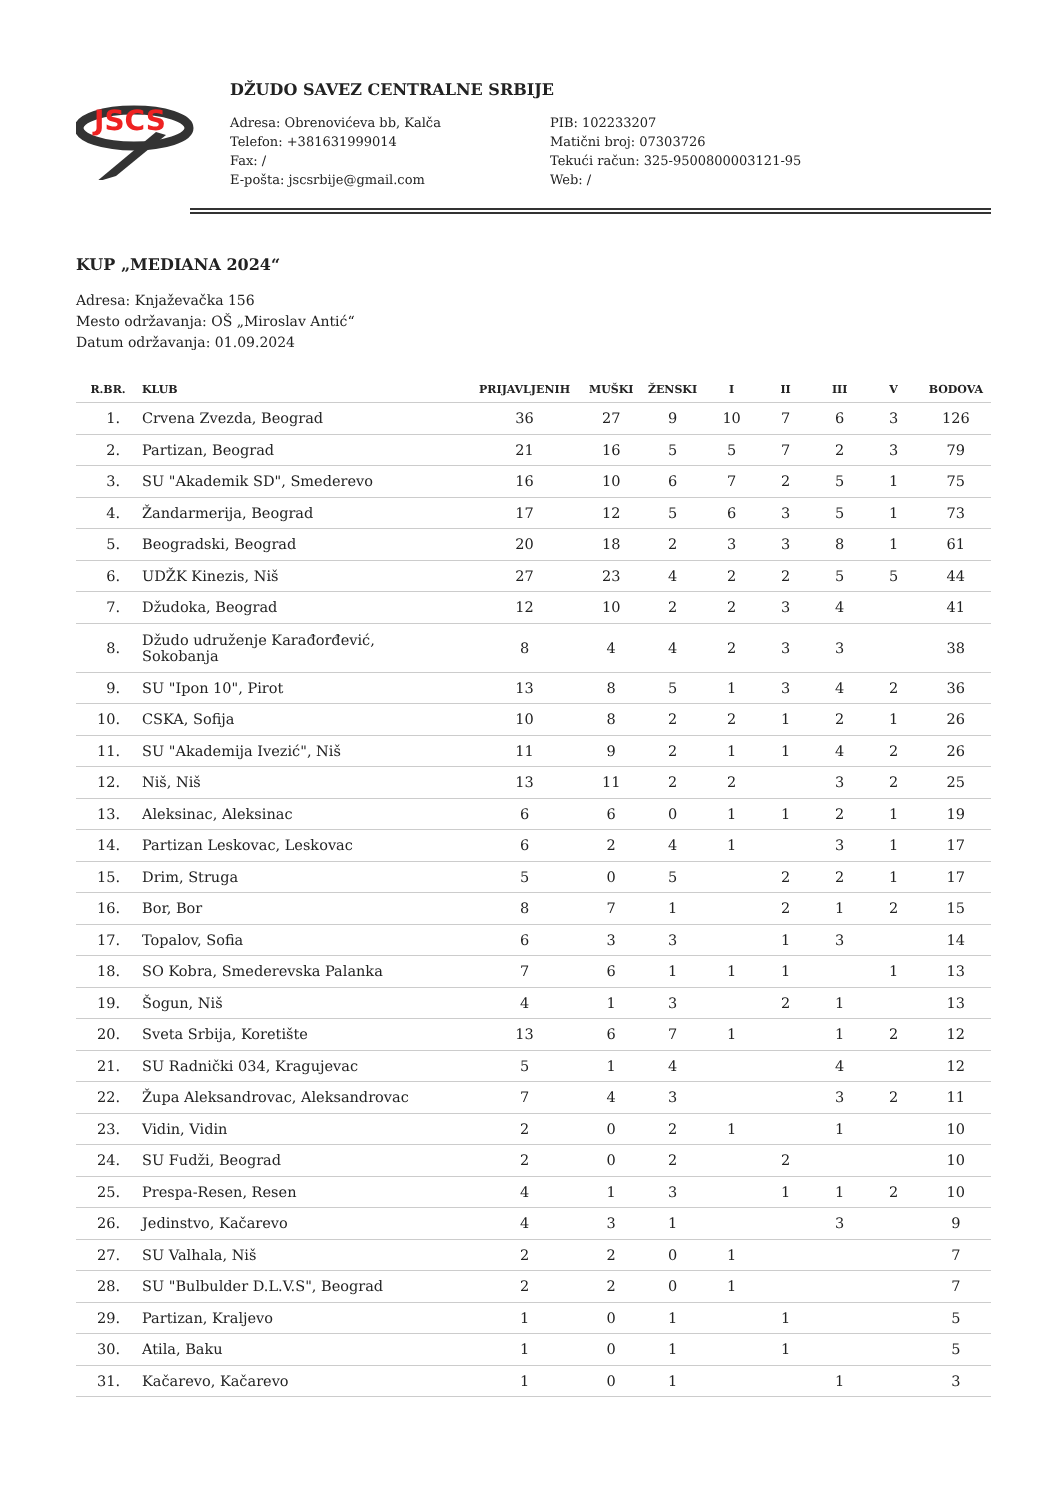JSCS
DŽUDO SAVEZ CENTRALNE SRBIJE
Adresa: Obrenovićeva bb, Kalča
Telefon: +381631999014
Fax: /
E-pošta: jscsrbije@gmail.com
PIB: 102233207
Matični broj: 07303726
Tekući račun: 325-9500800003121-95
Web: /
KUP „MEDIANA 2024“
Adresa: Knjaževačka 156
Mesto održavanja: OŠ „Miroslav Antić“
Datum održavanja: 01.09.2024
| R.BR. | KLUB | PRIJAVLJENIH | MUŠKI | ŽENSKI | I | II | III | V | BODOVA |
| --- | --- | --- | --- | --- | --- | --- | --- | --- | --- |
| 1. | Crvena Zvezda, Beograd | 36 | 27 | 9 | 10 | 7 | 6 | 3 | 126 |
| 2. | Partizan, Beograd | 21 | 16 | 5 | 5 | 7 | 2 | 3 | 79 |
| 3. | SU "Akademik SD", Smederevo | 16 | 10 | 6 | 7 | 2 | 5 | 1 | 75 |
| 4. | Žandarmerija, Beograd | 17 | 12 | 5 | 6 | 3 | 5 | 1 | 73 |
| 5. | Beogradski, Beograd | 20 | 18 | 2 | 3 | 3 | 8 | 1 | 61 |
| 6. | UDŽK Kinezis, Niš | 27 | 23 | 4 | 2 | 2 | 5 | 5 | 44 |
| 7. | Džudoka, Beograd | 12 | 10 | 2 | 2 | 3 | 4 | | 41 |
| 8. | Džudo udruženje Karađorđević, Sokobanja | 8 | 4 | 4 | 2 | 3 | 3 | | 38 |
| 9. | SU "Ipon 10", Pirot | 13 | 8 | 5 | 1 | 3 | 4 | 2 | 36 |
| 10. | CSKA, Sofija | 10 | 8 | 2 | 2 | 1 | 2 | 1 | 26 |
| 11. | SU "Akademija Ivezić", Niš | 11 | 9 | 2 | 1 | 1 | 4 | 2 | 26 |
| 12. | Niš, Niš | 13 | 11 | 2 | 2 | | 3 | 2 | 25 |
| 13. | Aleksinac, Aleksinac | 6 | 6 | 0 | 1 | 1 | 2 | 1 | 19 |
| 14. | Partizan Leskovac, Leskovac | 6 | 2 | 4 | 1 | | 3 | 1 | 17 |
| 15. | Drim, Struga | 5 | 0 | 5 | | 2 | 2 | 1 | 17 |
| 16. | Bor, Bor | 8 | 7 | 1 | | 2 | 1 | 2 | 15 |
| 17. | Topalov, Sofia | 6 | 3 | 3 | | 1 | 3 | | 14 |
| 18. | SO Kobra, Smederevska Palanka | 7 | 6 | 1 | 1 | 1 | | 1 | 13 |
| 19. | Šogun, Niš | 4 | 1 | 3 | | 2 | 1 | | 13 |
| 20. | Sveta Srbija, Koretište | 13 | 6 | 7 | 1 | | 1 | 2 | 12 |
| 21. | SU Radnički 034, Kragujevac | 5 | 1 | 4 | | | 4 | | 12 |
| 22. | Župa Aleksandrovac, Aleksandrovac | 7 | 4 | 3 | | | 3 | 2 | 11 |
| 23. | Vidin, Vidin | 2 | 0 | 2 | 1 | | 1 | | 10 |
| 24. | SU Fudži, Beograd | 2 | 0 | 2 | | 2 | | | 10 |
| 25. | Prespa-Resen, Resen | 4 | 1 | 3 | | 1 | 1 | 2 | 10 |
| 26. | Jedinstvo, Kačarevo | 4 | 3 | 1 | | | 3 | | 9 |
| 27. | SU Valhala, Niš | 2 | 2 | 0 | 1 | | | | 7 |
| 28. | SU "Bulbulder D.L.V.S", Beograd | 2 | 2 | 0 | 1 | | | | 7 |
| 29. | Partizan, Kraljevo | 1 | 0 | 1 | | 1 | | | 5 |
| 30. | Atila, Baku | 1 | 0 | 1 | | 1 | | | 5 |
| 31. | Kačarevo, Kačarevo | 1 | 0 | 1 | | | 1 | | 3 |